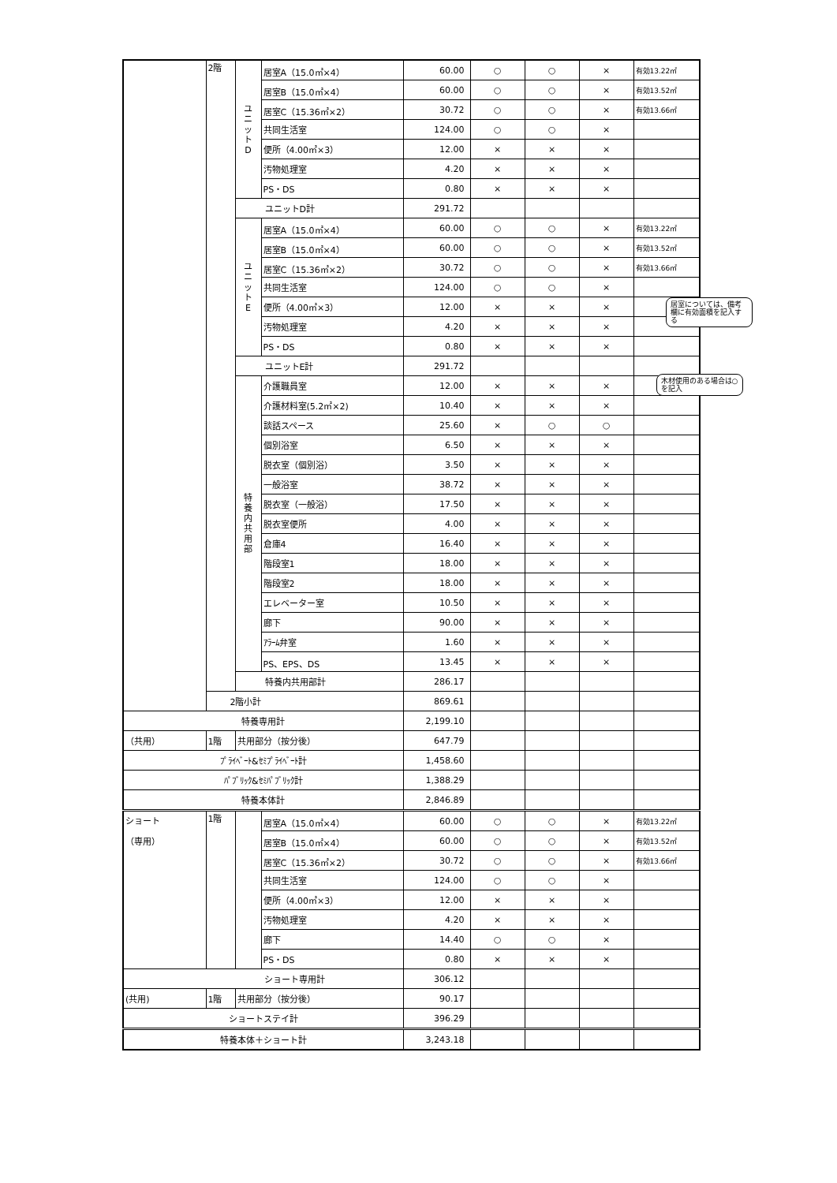| | 2階 | ユ ニ ッ ト D | 居室A（15.0㎡×4） | 60.00 | ○ | ○ | × | 有効13.22㎡ |
| | | | 居室B（15.0㎡×4） | 60.00 | ○ | ○ | × | 有効13.52㎡ |
| | | | 居室C（15.36㎡×2） | 30.72 | ○ | ○ | × | 有効13.66㎡ |
| | | | 共同生活室 | 124.00 | ○ | ○ | × | |
| | | | 便所（4.00㎡×3） | 12.00 | × | × | × | |
| | | | 汚物処理室 | 4.20 | × | × | × | |
| | | | PS・DS | 0.80 | × | × | × | |
| | | ユニットD計 | | 291.72 | | | | |
| | | ユ ニ ッ ト E | 居室A（15.0㎡×4） | 60.00 | ○ | ○ | × | 有効13.22㎡ |
| | | | 居室B（15.0㎡×4） | 60.00 | ○ | ○ | × | 有効13.52㎡ |
| | | | 居室C（15.36㎡×2） | 30.72 | ○ | ○ | × | 有効13.66㎡ |
| | | | 共同生活室 | 124.00 | ○ | ○ | × | |
| | | | 便所（4.00㎡×3） | 12.00 | × | × | × | 居室については、備考欄に有効面積を記入する |
| | | | 汚物処理室 | 4.20 | × | × | × | |
| | | | PS・DS | 0.80 | × | × | × | |
| | | ユニットE計 | | 291.72 | | | | |
| | | 特 養 内 共 用 部 | 介護職員室 | 12.00 | × | × | × | 木材使用のある場合は○を記入 |
| | | | 介護材料室(5.2㎡×2) | 10.40 | × | × | × | |
| | | | 談話スペース | 25.60 | × | ○ | ○ | |
| | | | 個別浴室 | 6.50 | × | × | × | |
| | | | 脱衣室（個別浴） | 3.50 | × | × | × | |
| | | | 一般浴室 | 38.72 | × | × | × | |
| | | | 脱衣室（一般浴） | 17.50 | × | × | × | |
| | | | 脱衣室便所 | 4.00 | × | × | × | |
| | | | 倉庫4 | 16.40 | × | × | × | |
| | | | 階段室1 | 18.00 | × | × | × | |
| | | | 階段室2 | 18.00 | × | × | × | |
| | | | エレベーター室 | 10.50 | × | × | × | |
| | | | 廊下 | 90.00 | × | × | × | |
| | | | ｱﾗｰﾑ弁室 | 1.60 | × | × | × | |
| | | | PS、EPS、DS | 13.45 | × | × | × | |
| | | 特養内共用部計 | | 286.17 | | | | |
| | 2階小計 | | | 869.61 | | | | |
| 特養専用計 | | | | 2,199.10 | | | | |
| （共用） | 1階 | 共用部分（按分後） | | 647.79 | | | | |
| ﾌﾟﾗｲﾍﾞｰﾄ&ｾﾐﾌﾟﾗｲﾍﾞｰﾄ計 | | | | 1,458.60 | | | | |
| ﾊﾟﾌﾞﾘｯｸ&ｾﾐﾊﾟﾌﾞﾘｯｸ計 | | | | 1,388.29 | | | | |
| 特養本体計 | | | | 2,846.89 | | | | |
| ショート （専用） | 1階 | | 居室A（15.0㎡×4） | 60.00 | ○ | ○ | × | 有効13.22㎡ |
| | | | 居室B（15.0㎡×4） | 60.00 | ○ | ○ | × | 有効13.52㎡ |
| | | | 居室C（15.36㎡×2） | 30.72 | ○ | ○ | × | 有効13.66㎡ |
| | | | 共同生活室 | 124.00 | ○ | ○ | × | |
| | | | 便所（4.00㎡×3） | 12.00 | × | × | × | |
| | | | 汚物処理室 | 4.20 | × | × | × | |
| | | | 廊下 | 14.40 | ○ | ○ | × | |
| | | | PS・DS | 0.80 | × | × | × | |
| ショート専用計 | | | | 306.12 | | | | |
| (共用) | 1階 | 共用部分（按分後） | | 90.17 | | | | |
| ショートステイ計 | | | | 396.29 | | | | |
| 特養本体＋ショート計 | | | | 3,243.18 | | | | |